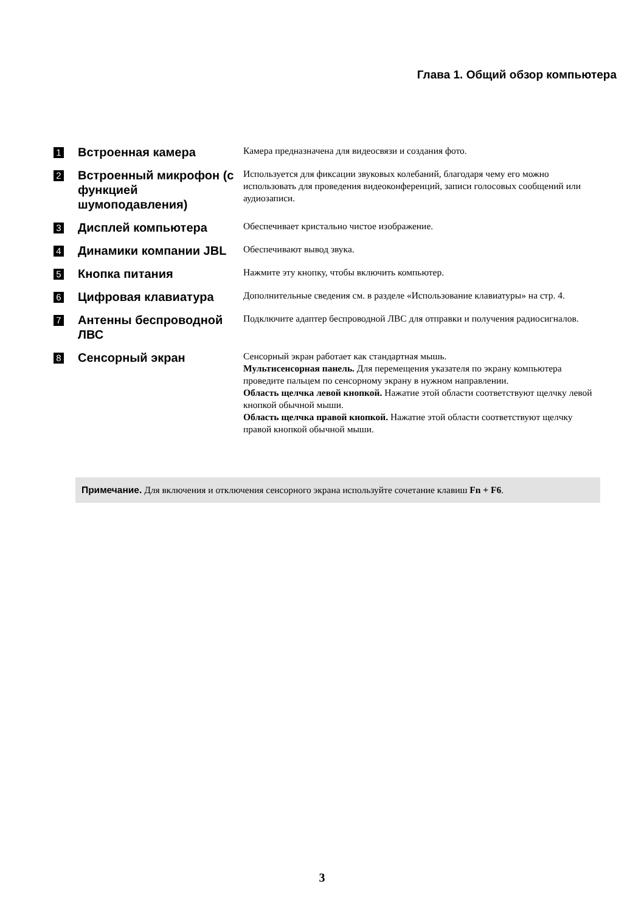Глава 1. Общий обзор компьютера
| 1 | Встроенная камера | Камера предназначена для видеосвязи и создания фото. |
| 2 | Встроенный микрофон (с функцией шумоподавления) | Используется для фиксации звуковых колебаний, благодаря чему его можно использовать для проведения видеоконференций, записи голосовых сообщений или аудиозаписи. |
| 3 | Дисплей компьютера | Обеспечивает кристально чистое изображение. |
| 4 | Динамики компании JBL | Обеспечивают вывод звука. |
| 5 | Кнопка питания | Нажмите эту кнопку, чтобы включить компьютер. |
| 6 | Цифровая клавиатура | Дополнительные сведения см. в разделе «Использование клавиатуры» на стр. 4. |
| 7 | Антенны беспроводной ЛВС | Подключите адаптер беспроводной ЛВС для отправки и получения радиосигналов. |
| 8 | Сенсорный экран | Сенсорный экран работает как стандартная мышь. Мультисенсорная панель. Для перемещения указателя по экрану компьютера проведите пальцем по сенсорному экрану в нужном направлении. Область щелчка левой кнопкой. Нажатие этой области соответствуют щелчку левой кнопкой обычной мыши. Область щелчка правой кнопкой. Нажатие этой области соответствуют щелчку правой кнопкой обычной мыши. |
Примечание. Для включения и отключения сенсорного экрана используйте сочетание клавиш Fn + F6.
3